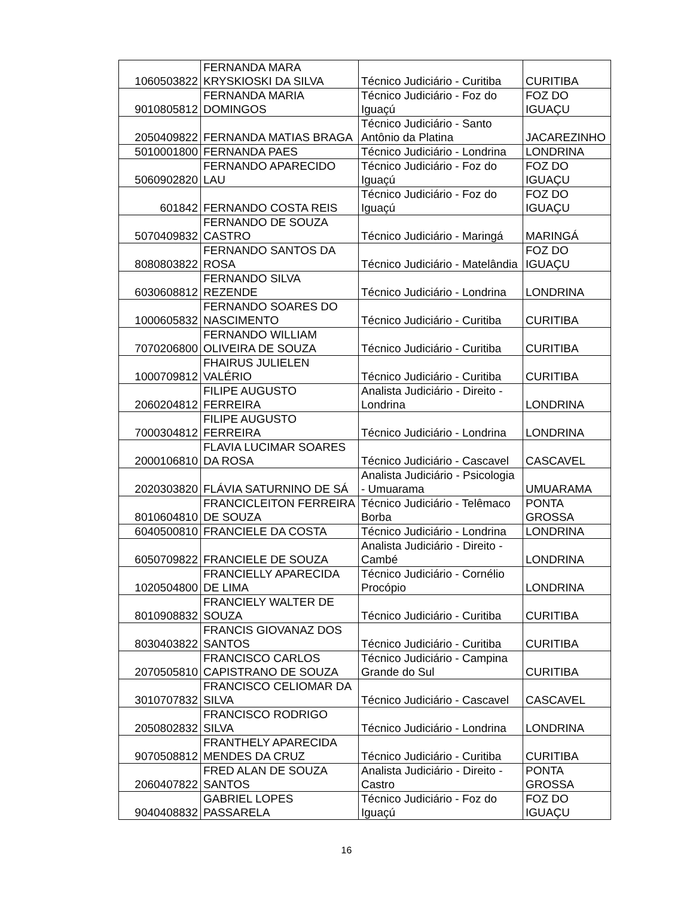| 1060503822 | FERNANDA MARA KRYSKIOSKI DA SILVA | Técnico Judiciário - Curitiba | CURITIBA |
| 9010805812 | FERNANDA MARIA DOMINGOS | Técnico Judiciário - Foz do Iguaçú | FOZ DO IGUAÇU |
| 2050409822 | FERNANDA MATIAS BRAGA | Técnico Judiciário - Santo Antônio da Platina | JACAREZINHO |
| 5010001800 | FERNANDA PAES | Técnico Judiciário - Londrina | LONDRINA |
| 5060902820 | FERNANDO APARECIDO LAU | Técnico Judiciário - Foz do Iguaçú | FOZ DO IGUAÇU |
| 601842 | FERNANDO COSTA REIS | Técnico Judiciário - Foz do Iguaçú | FOZ DO IGUAÇU |
| 5070409832 | FERNANDO DE SOUZA CASTRO | Técnico Judiciário - Maringá | MARINGÁ |
| 8080803822 | FERNANDO SANTOS DA ROSA | Técnico Judiciário - Matelândia | FOZ DO IGUAÇU |
| 6030608812 | FERNANDO SILVA REZENDE | Técnico Judiciário - Londrina | LONDRINA |
| 1000605832 | FERNANDO SOARES DO NASCIMENTO | Técnico Judiciário - Curitiba | CURITIBA |
| 7070206800 | FERNANDO WILLIAM OLIVEIRA DE SOUZA | Técnico Judiciário - Curitiba | CURITIBA |
| 1000709812 | FHAIRUS JULIELEN VALÉRIO | Técnico Judiciário - Curitiba | CURITIBA |
| 2060204812 | FILIPE AUGUSTO FERREIRA | Analista Judiciário - Direito - Londrina | LONDRINA |
| 7000304812 | FILIPE AUGUSTO FERREIRA | Técnico Judiciário - Londrina | LONDRINA |
| 2000106810 | FLAVIA LUCIMAR SOARES DA ROSA | Técnico Judiciário - Cascavel | CASCAVEL |
| 2020303820 | FLÁVIA SATURNINO DE SÁ | Analista Judiciário - Psicologia - Umuarama | UMUARAMA |
| 8010604810 | FRANCICLEITON FERREIRA DE SOUZA | Técnico Judiciário - Telêmaco Borba | PONTA GROSSA |
| 6040500810 | FRANCIELE DA COSTA | Técnico Judiciário - Londrina | LONDRINA |
| 6050709822 | FRANCIELE DE SOUZA | Analista Judiciário - Direito - Cambé | LONDRINA |
| 1020504800 | FRANCIELLY APARECIDA DE LIMA | Técnico Judiciário - Cornélio Procópio | LONDRINA |
| 8010908832 | FRANCIELY WALTER DE SOUZA | Técnico Judiciário - Curitiba | CURITIBA |
| 8030403822 | FRANCIS GIOVANAZ DOS SANTOS | Técnico Judiciário - Curitiba | CURITIBA |
| 2070505810 | FRANCISCO CARLOS CAPISTRANO DE SOUZA | Técnico Judiciário - Campina Grande do Sul | CURITIBA |
| 3010707832 | FRANCISCO CELIOMAR DA SILVA | Técnico Judiciário - Cascavel | CASCAVEL |
| 2050802832 | FRANCISCO RODRIGO SILVA | Técnico Judiciário - Londrina | LONDRINA |
| 9070508812 | FRANTHELY APARECIDA MENDES DA CRUZ | Técnico Judiciário - Curitiba | CURITIBA |
| 2060407822 | FRED ALAN DE SOUZA SANTOS | Analista Judiciário - Direito - Castro | PONTA GROSSA |
| 9040408832 | GABRIEL LOPES PASSARELA | Técnico Judiciário - Foz do Iguaçú | FOZ DO IGUAÇU |
16